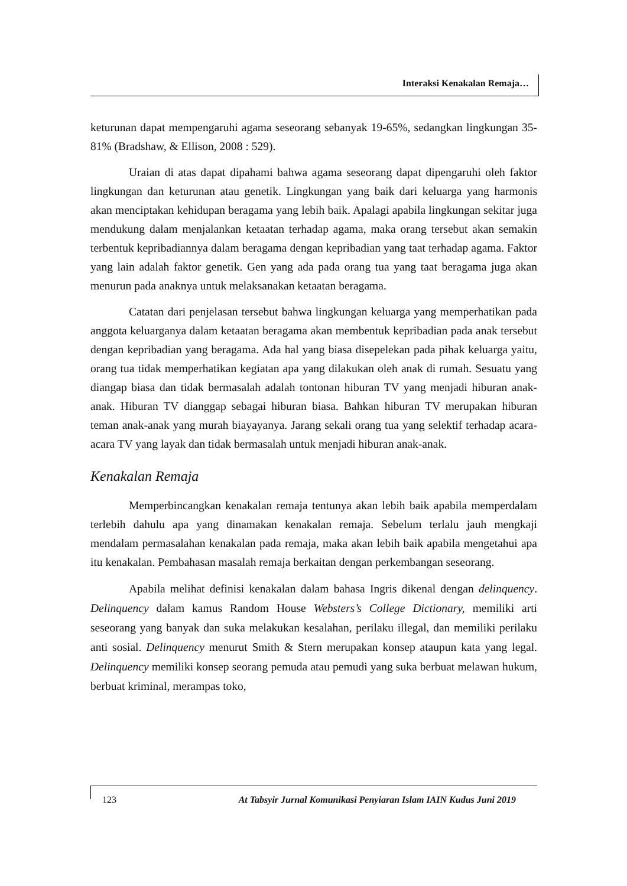Interaksi Kenakalan Remaja…
keturunan dapat mempengaruhi agama seseorang sebanyak 19-65%, sedangkan lingkungan 35-81% (Bradshaw, & Ellison, 2008 : 529).
Uraian di atas dapat dipahami bahwa agama seseorang dapat dipengaruhi oleh faktor lingkungan dan keturunan atau genetik. Lingkungan yang baik dari keluarga yang harmonis akan menciptakan kehidupan beragama yang lebih baik. Apalagi apabila lingkungan sekitar juga mendukung dalam menjalankan ketaatan terhadap agama, maka orang tersebut akan semakin terbentuk kepribadiannya dalam beragama dengan kepribadian yang taat terhadap agama. Faktor yang lain adalah faktor genetik. Gen yang ada pada orang tua yang taat beragama juga akan menurun pada anaknya untuk melaksanakan ketaatan beragama.
Catatan dari penjelasan tersebut bahwa lingkungan keluarga yang memperhatikan pada anggota keluarganya dalam ketaatan beragama akan membentuk kepribadian pada anak tersebut dengan kepribadian yang beragama. Ada hal yang biasa disepelekan pada pihak keluarga yaitu, orang tua tidak memperhatikan kegiatan apa yang dilakukan oleh anak di rumah. Sesuatu yang diangap biasa dan tidak bermasalah adalah tontonan hiburan TV yang menjadi hiburan anak-anak. Hiburan TV dianggap sebagai hiburan biasa. Bahkan hiburan TV merupakan hiburan teman anak-anak yang murah biayayanya. Jarang sekali orang tua yang selektif terhadap acara-acara TV yang layak dan tidak bermasalah untuk menjadi hiburan anak-anak.
Kenakalan Remaja
Memperbincangkan kenakalan remaja tentunya akan lebih baik apabila memperdalam terlebih dahulu apa yang dinamakan kenakalan remaja. Sebelum terlalu jauh mengkaji mendalam permasalahan kenakalan pada remaja, maka akan lebih baik apabila mengetahui apa itu kenakalan. Pembahasan masalah remaja berkaitan dengan perkembangan seseorang.
Apabila melihat definisi kenakalan dalam bahasa Ingris dikenal dengan delinquency. Delinquency dalam kamus Random House Websters’s College Dictionary, memiliki arti seseorang yang banyak dan suka melakukan kesalahan, perilaku illegal, dan memiliki perilaku anti sosial. Delinquency menurut Smith & Stern merupakan konsep ataupun kata yang legal. Delinquency memiliki konsep seorang pemuda atau pemudi yang suka berbuat melawan hukum, berbuat kriminal, merampas toko,
123 At Tabsyir Jurnal Komunikasi Penyiaran Islam IAIN Kudus Juni 2019